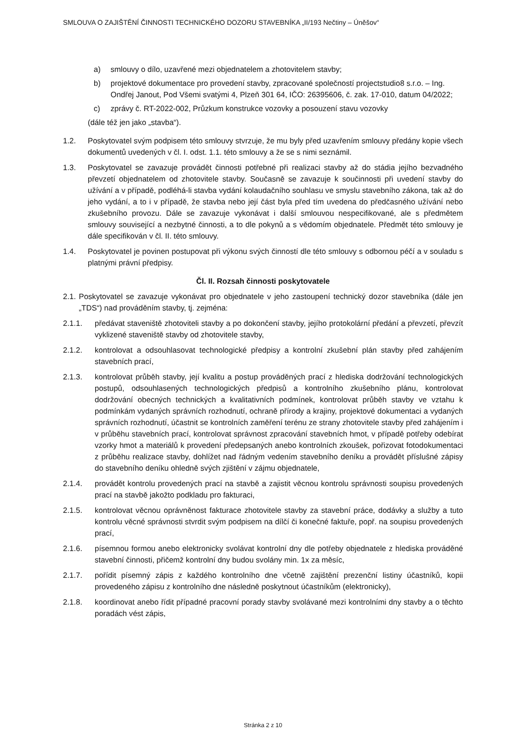SMLOUVA O ZAJIŠTĚNÍ ČINNOSTI TECHNICKÉHO DOZORU STAVEBNÍKA „II/193 Nečtiny – Úněšov“
a) smlouvy o dílo, uzavřené mezi objednatelem a zhotovitelem stavby;
b) projektové dokumentace pro provedení stavby, zpracované společností projectstudio8 s.r.o. – Ing. Ondřej Janout, Pod Všemi svatými 4, Plzeň 301 64, IČO: 26395606, č. zak. 17-010, datum 04/2022;
c) zprávy č. RT-2022-002, Průzkum konstrukce vozovky a posouzení stavu vozovky
(dále též jen jako „stavba“).
1.2. Poskytovatel svým podpisem této smlouvy stvrzuje, že mu byly před uzavřením smlouvy předány kopie všech dokumentů uvedených v čl. I. odst. 1.1. této smlouvy a že se s nimi seznámil.
1.3. Poskytovatel se zavazuje provádět činnosti potřebné při realizaci stavby až do stádia jejího bezvadného převzetí objednatelem od zhotovitele stavby. Současně se zavazuje k součinnosti při uvedení stavby do užívání a v případě, podléhá-li stavba vydání kolaudačního souhlasu ve smyslu stavebního zákona, tak až do jeho vydání, a to i v případě, že stavba nebo její část byla před tím uvedena do předčasného užívání nebo zkušebního provozu. Dále se zavazuje vykonávat i další smlouvou nespecifikované, ale s předmětem smlouvy související a nezbytné činnosti, a to dle pokynů a s vědomím objednatele. Předmět této smlouvy je dále specifikován v čl. II. této smlouvy.
1.4. Poskytovatel je povinen postupovat při výkonu svých činností dle této smlouvy s odbornou péčí a v souladu s platnými právní předpisy.
Čl. II. Rozsah činnosti poskytovatele
2.1. Poskytovatel se zavazuje vykonávat pro objednatele v jeho zastoupení technický dozor stavebníka (dále jen „TDS“) nad prováděním stavby, tj. zejména:
2.1.1. předávat staveniště zhotoviteli stavby a po dokončení stavby, jejího protokolární předání a převzetí, převzít vyklizené staveniště stavby od zhotovitele stavby,
2.1.2. kontrolovat a odsouhlasovat technologické předpisy a kontrolní zkušební plán stavby před zahájením stavebních prací,
2.1.3. kontrolovat průběh stavby, její kvalitu a postup prováděných prací z hlediska dodržování technologických postupů, odsouhlasených technologických předpisů a kontrolního zkušebního plánu, kontrolovat dodržování obecných technických a kvalitativních podmínek, kontrolovat průběh stavby ve vztahu k podmínkám vydaných správních rozhodnutí, ochraně přírody a krajiny, projektové dokumentaci a vydaných správních rozhodnutí, účastnit se kontrolních zaměření terénu ze strany zhotovitele stavby před zahájením i v průběhu stavebních prací, kontrolovat správnost zpracování stavebních hmot, v případě potřeby odebírat vzorky hmot a materiálů k provedení předepsaných anebo kontrolních zkoušek, pořizovat fotodokumentaci z průběhu realizace stavby, dohlížet nad řádným vedením stavebního deníku a provádět příslušné zápisy do stavebního deníku ohledně svých zjištění v zájmu objednatele,
2.1.4. provádět kontrolu provedených prací na stavbě a zajistit věcnou kontrolu správnosti soupisu provedených prací na stavbě jakožto podkladu pro fakturaci,
2.1.5. kontrolovat věcnou oprávněnost fakturace zhotovitele stavby za stavební práce, dodávky a služby a tuto kontrolu věcné správnosti stvrdit svým podpisem na dílčí či konečné faktuře, popř. na soupisu provedených prací,
2.1.6. písemnou formou anebo elektronicky svolávat kontrolní dny dle potřeby objednatele z hlediska prováděné stavební činnosti, přičemž kontrolní dny budou svolány min. 1x za měsíc,
2.1.7. pořídit písemný zápis z každého kontrolního dne včetně zajištění prezenční listiny účastníků, kopii provedeného zápisu z kontrolního dne následně poskytnout účastníkům (elektronicky),
2.1.8. koordinovat anebo řídit případné pracovní porady stavby svolávané mezi kontrolními dny stavby a o těchto poradách vést zápis,
Stránka 2 z 10